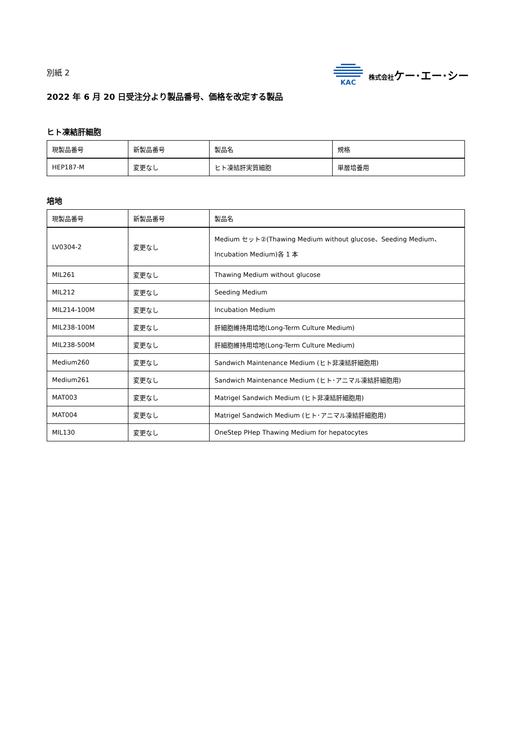別紙 2
KAC 株式会社ケー･エー･シー
2022 年 6 月 20 日受注分より製品番号、価格を改定する製品
ヒト凍結肝細胞
| 現製品番号 | 新製品番号 | 製品名 | 規格 |
| --- | --- | --- | --- |
| HEP187-M | 変更なし | ヒト凍結肝実質細胞 | 単層培養用 |
培地
| 現製品番号 | 新製品番号 | 製品名 |
| --- | --- | --- |
| LV0304-2 | 変更なし | Medium セット②(Thawing Medium without glucose、Seeding Medium、Incubation Medium)各 1 本 |
| MIL261 | 変更なし | Thawing Medium without glucose |
| MIL212 | 変更なし | Seeding Medium |
| MIL214-100M | 変更なし | Incubation Medium |
| MIL238-100M | 変更なし | 肝細胞維持用培地(Long-Term Culture Medium) |
| MIL238-500M | 変更なし | 肝細胞維持用培地(Long-Term Culture Medium) |
| Medium260 | 変更なし | Sandwich Maintenance Medium (ヒト非凍結肝細胞用) |
| Medium261 | 変更なし | Sandwich Maintenance Medium (ヒト･アニマル凍結肝細胞用) |
| MAT003 | 変更なし | Matrigel Sandwich Medium (ヒト非凍結肝細胞用) |
| MAT004 | 変更なし | Matrigel Sandwich Medium (ヒト･アニマル凍結肝細胞用) |
| MIL130 | 変更なし | OneStep PHep Thawing Medium for hepatocytes |